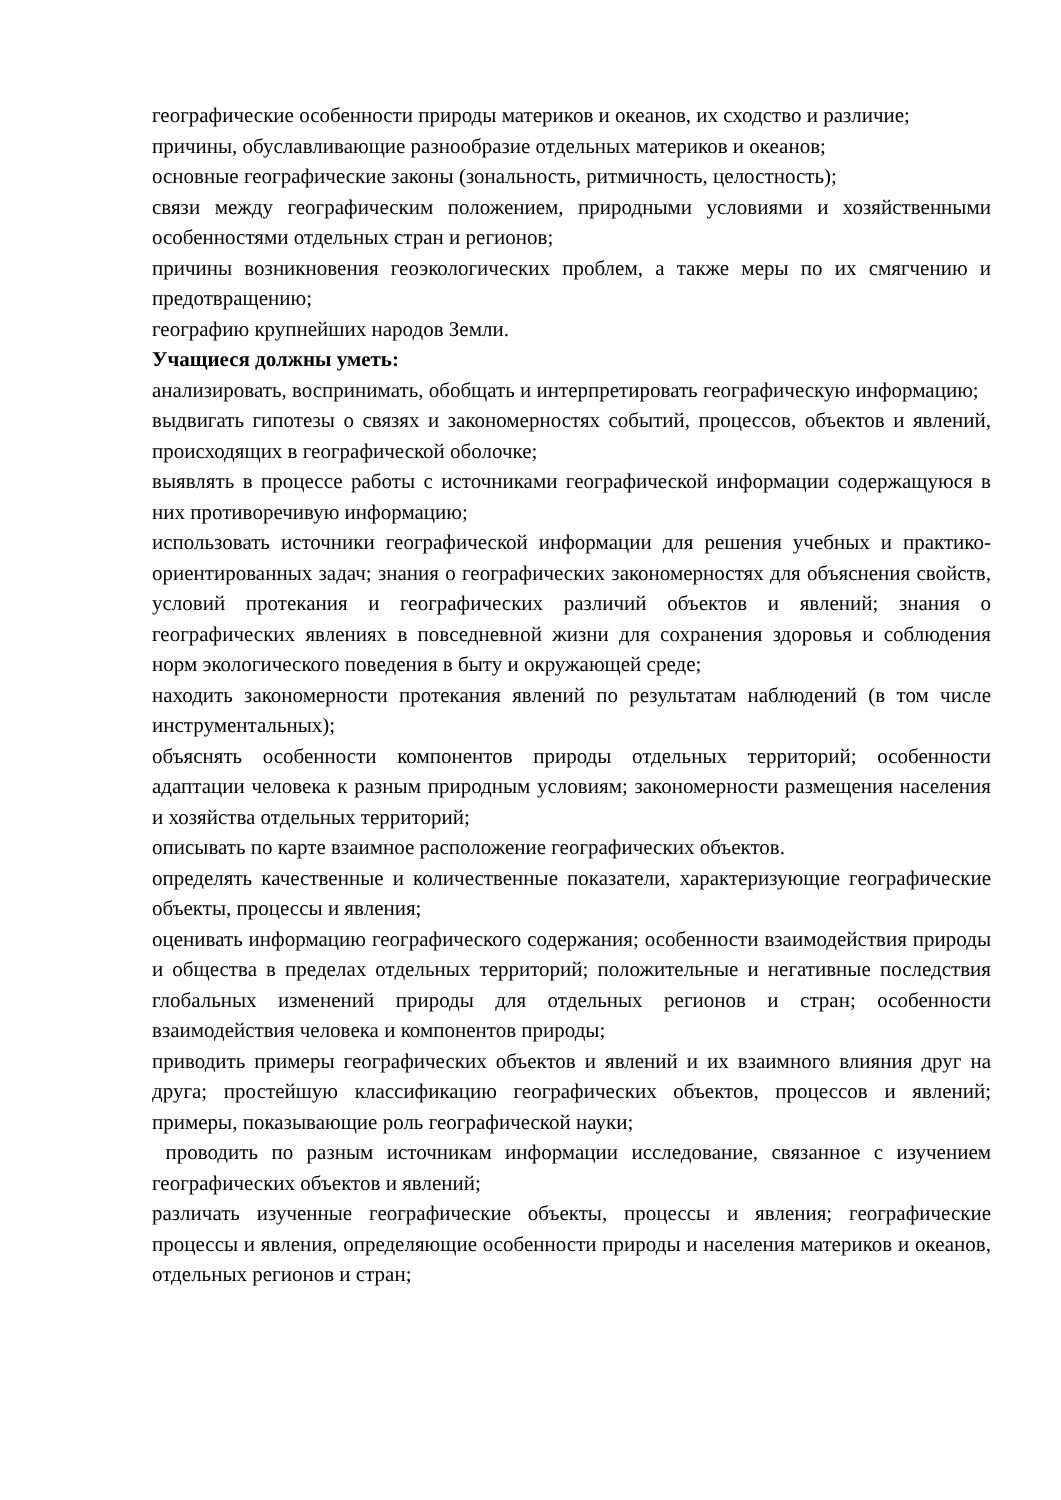географические особенности природы материков и океанов, их сходство и различие;
причины, обуславливающие разнообразие отдельных материков и океанов;
основные географические законы (зональность, ритмичность, целостность);
связи между географическим положением, природными условиями и хозяйственными особенностями отдельных стран и регионов;
причины возникновения геоэкологических проблем, а также меры по их смягчению и предотвращению;
географию крупнейших народов Земли.
Учащиеся должны уметь:
анализировать, воспринимать, обобщать и интерпретировать географическую информацию;
выдвигать гипотезы о связях и закономерностях событий, процессов, объектов и явлений, происходящих в географической оболочке;
выявлять в процессе работы с источниками географической информации содержащуюся в них противоречивую информацию;
использовать источники географической информации для решения учебных и практико-ориентированных задач; знания о географических закономерностях для объяснения свойств, условий протекания и географических различий объектов и явлений; знания о географических явлениях в повседневной жизни для сохранения здоровья и соблюдения норм экологического поведения в быту и окружающей среде;
находить закономерности протекания явлений по результатам наблюдений (в том числе инструментальных);
объяснять особенности компонентов природы отдельных территорий; особенности адаптации человека к разным природным условиям; закономерности размещения населения и хозяйства отдельных территорий;
описывать по карте взаимное расположение географических объектов.
определять качественные и количественные показатели, характеризующие географические объекты, процессы и явления;
оценивать информацию географического содержания; особенности взаимодействия природы и общества в пределах отдельных территорий; положительные и негативные последствия глобальных изменений природы для отдельных регионов и стран; особенности взаимодействия человека и компонентов природы;
приводить примеры географических объектов и явлений и их взаимного влияния друг на друга; простейшую классификацию географических объектов, процессов и явлений; примеры, показывающие роль географической науки;
проводить по разным источникам информации исследование, связанное с изучением географических объектов и явлений;
различать изученные географические объекты, процессы и явления; географические процессы и явления, определяющие особенности природы и населения материков и океанов, отдельных регионов и стран;